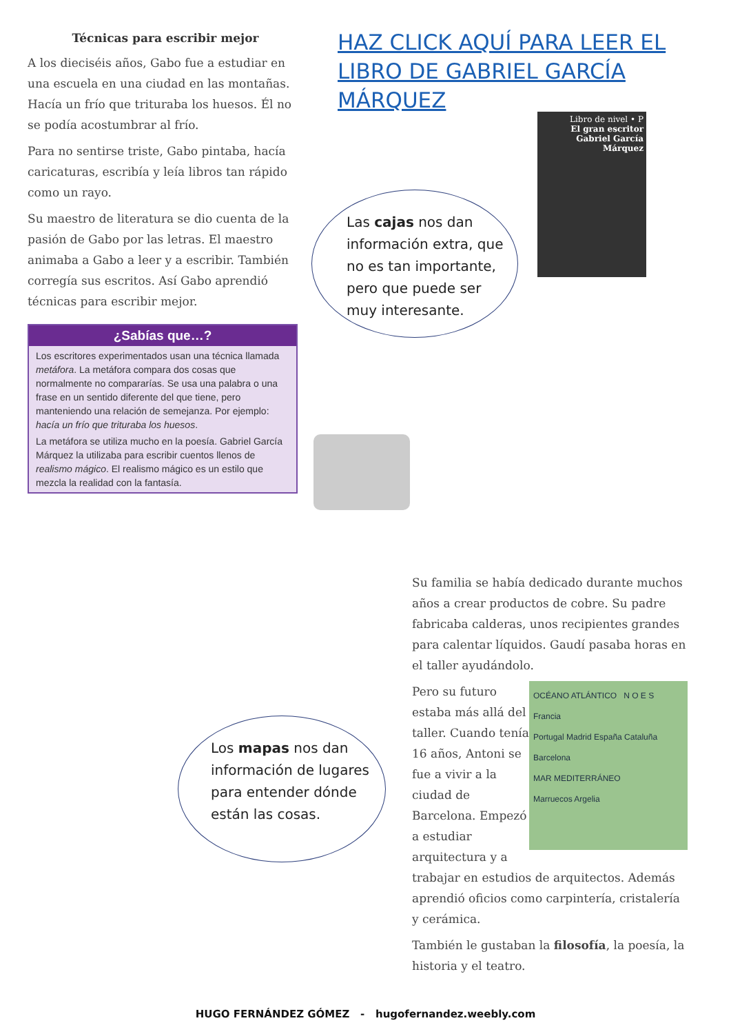Técnicas para escribir mejor
A los dieciséis años, Gabo fue a estudiar en una escuela en una ciudad en las montañas. Hacía un frío que trituraba los huesos. Él no se podía acostumbrar al frío.
Para no sentirse triste, Gabo pintaba, hacía caricaturas, escribía y leía libros tan rápido como un rayo.
Su maestro de literatura se dio cuenta de la pasión de Gabo por las letras. El maestro animaba a Gabo a leer y a escribir. También corregía sus escritos. Así Gabo aprendió técnicas para escribir mejor.
¿Sabías que…?
Los escritores experimentados usan una técnica llamada metáfora. La metáfora compara dos cosas que normalmente no compararías. Se usa una palabra o una frase en un sentido diferente del que tiene, pero manteniendo una relación de semejanza. Por ejemplo: hacía un frío que trituraba los huesos.
La metáfora se utiliza mucho en la poesía. Gabriel García Márquez la utilizaba para escribir cuentos llenos de realismo mágico. El realismo mágico es un estilo que mezcla la realidad con la fantasía.
HAZ CLICK AQUÍ PARA LEER EL LIBRO DE GABRIEL GARCÍA MÁRQUEZ
Libro de nivel • P
El gran escritor
Gabriel García Márquez
Las cajas nos dan información extra, que no es tan importante, pero que puede ser muy interesante.
Su familia se había dedicado durante muchos años a crear productos de cobre. Su padre fabricaba calderas, unos recipientes grandes para calentar líquidos. Gaudí pasaba horas en el taller ayudándolo.
OCÉANO ATLÁNTICO N O E S
Francia
Portugal Madrid España Cataluña Barcelona
MAR MEDITERRÁNEO
Marruecos Argelia
Pero su futuro estaba más allá del taller. Cuando tenía 16 años, Antoni se fue a vivir a la ciudad de Barcelona. Empezó a estudiar arquitectura y a trabajar en estudios de arquitectos. Además aprendió oficios como carpintería, cristalería y cerámica.
También le gustaban la filosofía, la poesía, la historia y el teatro.
Los mapas nos dan información de lugares para entender dónde están las cosas.
HUGO FERNÁNDEZ GÓMEZ - hugofernandez.weebly.com